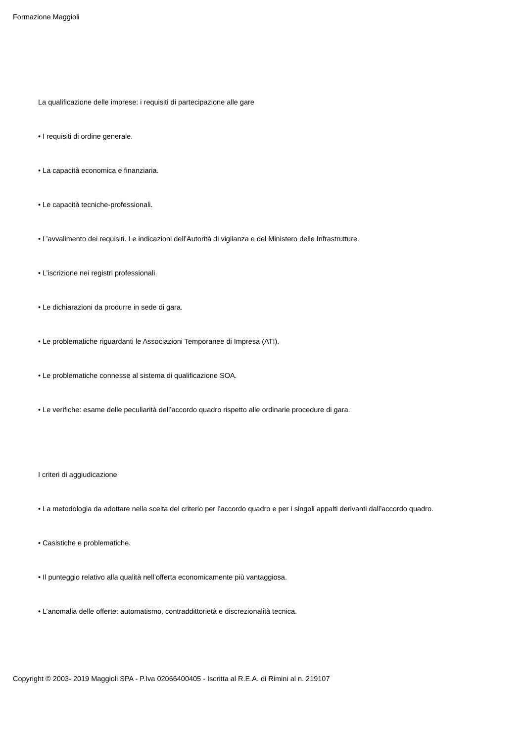Formazione Maggioli
La qualificazione delle imprese: i requisiti di partecipazione alle gare
• I requisiti di ordine generale.
• La capacità economica e finanziaria.
• Le capacità tecniche-professionali.
• L’avvalimento dei requisiti. Le indicazioni dell’Autorità di vigilanza e del Ministero delle Infrastrutture.
• L’iscrizione nei registri professionali.
• Le dichiarazioni da produrre in sede di gara.
• Le problematiche riguardanti le Associazioni Temporanee di Impresa (ATI).
• Le problematiche connesse al sistema di qualificazione SOA.
• Le verifiche: esame delle peculiarità dell’accordo quadro rispetto alle ordinarie procedure di gara.
I criteri di aggiudicazione
• La metodologia da adottare nella scelta del criterio per l’accordo quadro e per i singoli appalti derivanti dall’accordo quadro.
• Casistiche e problematiche.
• Il punteggio relativo alla qualità nell’offerta economicamente più vantaggiosa.
• L’anomalia delle offerte: automatismo, contraddittorietà e discrezionalità tecnica.
Copyright © 2003- 2019 Maggioli SPA - P.Iva 02066400405 - Iscritta al R.E.A. di Rimini al n. 219107